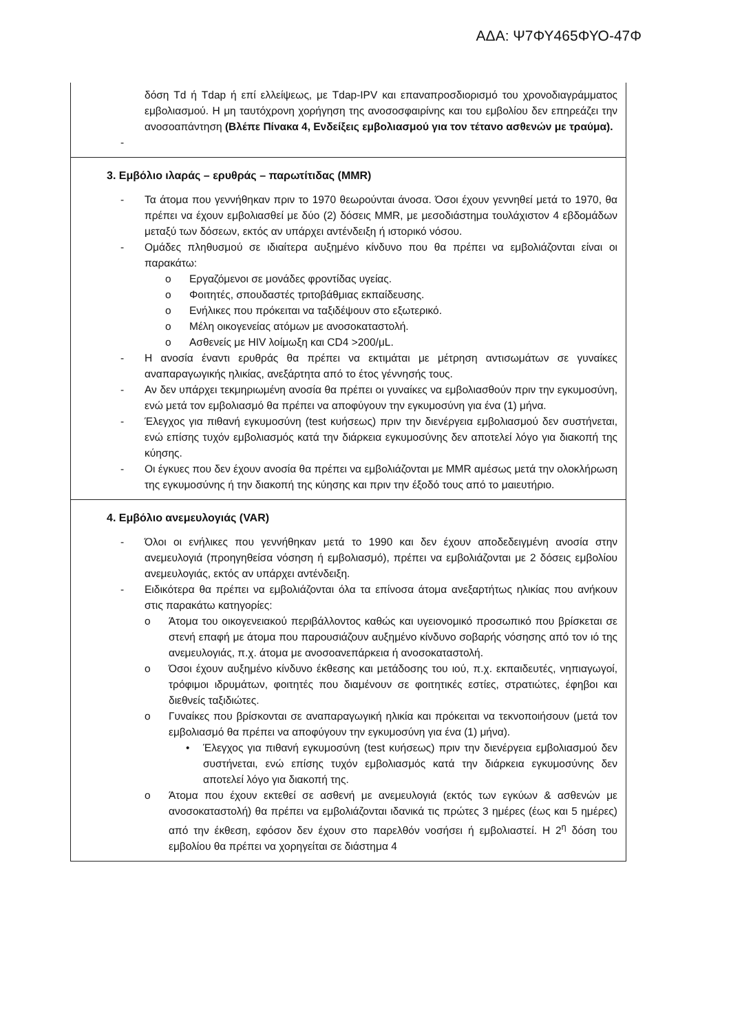ΑΔΑ: Ψ7ΦΥ465ΦΥΟ-47Φ
| δόση Td ή Tdap ή επί ελλείψεως, με Tdap-IPV και επαναπροσδιορισμό του χρονοδιαγράμματος εμβολιασμού. Η μη ταυτόχρονη χορήγηση της ανοσοσφαιρίνης και του εμβολίου δεν επηρεάζει την ανοσοαπάντηση (Βλέπε Πίνακα 4, Ενδείξεις εμβολιασμού για τον τέτανο ασθενών με τραύμα). - |
| 3. Εμβόλιο ιλαράς – ερυθράς – παρωτίτιδας (MMR) - Τα άτομα που γεννήθηκαν πριν το 1970 θεωρούνται άνοσα. Όσοι έχουν γεννηθεί μετά το 1970, θα πρέπει να έχουν εμβολιασθεί με δύο (2) δόσεις MMR, με μεσοδιάστημα τουλάχιστον 4 εβδομάδων μεταξύ των δόσεων, εκτός αν υπάρχει αντένδειξη ή ιστορικό νόσου. - Ομάδες πληθυσμού σε ιδιαίτερα αυξημένο κίνδυνο που θα πρέπει να εμβολιάζονται είναι οι παρακάτω: o Εργαζόμενοι σε μονάδες φροντίδας υγείας. o Φοιτητές, σπουδαστές τριτοβάθμιας εκπαίδευσης. o Ενήλικες που πρόκειται να ταξιδέψουν στο εξωτερικό. o Μέλη οικογενείας ατόμων με ανοσοκαταστολή. o Ασθενείς με HIV λοίμωξη και CD4 >200/μL. - Η ανοσία έναντι ερυθράς θα πρέπει να εκτιμάται με μέτρηση αντισωμάτων σε γυναίκες αναπαραγωγικής ηλικίας, ανεξάρτητα από το έτος γέννησής τους. - Αν δεν υπάρχει τεκμηριωμένη ανοσία θα πρέπει οι γυναίκες να εμβολιασθούν πριν την εγκυμοσύνη, ενώ μετά τον εμβολιασμό θα πρέπει να αποφύγουν την εγκυμοσύνη για ένα (1) μήνα. - Έλεγχος για πιθανή εγκυμοσύνη (test κυήσεως) πριν την διενέργεια εμβολιασμού δεν συστήνεται, ενώ επίσης τυχόν εμβολιασμός κατά την διάρκεια εγκυμοσύνης δεν αποτελεί λόγο για διακοπή της κύησης. - Οι έγκυες που δεν έχουν ανοσία θα πρέπει να εμβολιάζονται με MMR αμέσως μετά την ολοκλήρωση της εγκυμοσύνης ή την διακοπή της κύησης και πριν την έξοδό τους από το μαιευτήριο. |
| 4. Εμβόλιο ανεμευλογιάς (VAR) - Όλοι οι ενήλικες που γεννήθηκαν μετά το 1990 και δεν έχουν αποδεδειγμένη ανοσία στην ανεμευλογιά (προηγηθείσα νόσηση ή εμβολιασμό), πρέπει να εμβολιάζονται με 2 δόσεις εμβολίου ανεμευλογιάς, εκτός αν υπάρχει αντένδειξη. - Ειδικότερα θα πρέπει να εμβολιάζονται όλα τα επίνοσα άτομα ανεξαρτήτως ηλικίας που ανήκουν στις παρακάτω κατηγορίες: o Άτομα του οικογενειακού περιβάλλοντος καθώς και υγειονομικό προσωπικό που βρίσκεται σε στενή επαφή με άτομα που παρουσιάζουν αυξημένο κίνδυνο σοβαρής νόσησης από τον ιό της ανεμευλογιάς, π.χ. άτομα με ανοσοανεπάρκεια ή ανοσοκαταστολή. o Όσοι έχουν αυξημένο κίνδυνο έκθεσης και μετάδοσης του ιού, π.χ. εκπαιδευτές, νηπιαγωγοί, τρόφιμοι ιδρυμάτων, φοιτητές που διαμένουν σε φοιτητικές εστίες, στρατιώτες, έφηβοι και διεθνείς ταξιδιώτες. o Γυναίκες που βρίσκονται σε αναπαραγωγική ηλικία και πρόκειται να τεκνοποιήσουν (μετά τον εμβολιασμό θα πρέπει να αποφύγουν την εγκυμοσύνη για ένα (1) μήνα). • Έλεγχος για πιθανή εγκυμοσύνη (test κυήσεως) πριν την διενέργεια εμβολιασμού δεν συστήνεται, ενώ επίσης τυχόν εμβολιασμός κατά την διάρκεια εγκυμοσύνης δεν αποτελεί λόγο για διακοπή της. o Άτομα που έχουν εκτεθεί σε ασθενή με ανεμευλογιά (εκτός των εγκύων & ασθενών με ανοσοκαταστολή) θα πρέπει να εμβολιάζονται ιδανικά τις πρώτες 3 ημέρες (έως και 5 ημέρες) από την έκθεση, εφόσον δεν έχουν στο παρελθόν νοσήσει ή εμβολιαστεί. Η 2<sup>η</sup> δόση του εμβολίου θα πρέπει να χορηγείται σε διάστημα 4 |